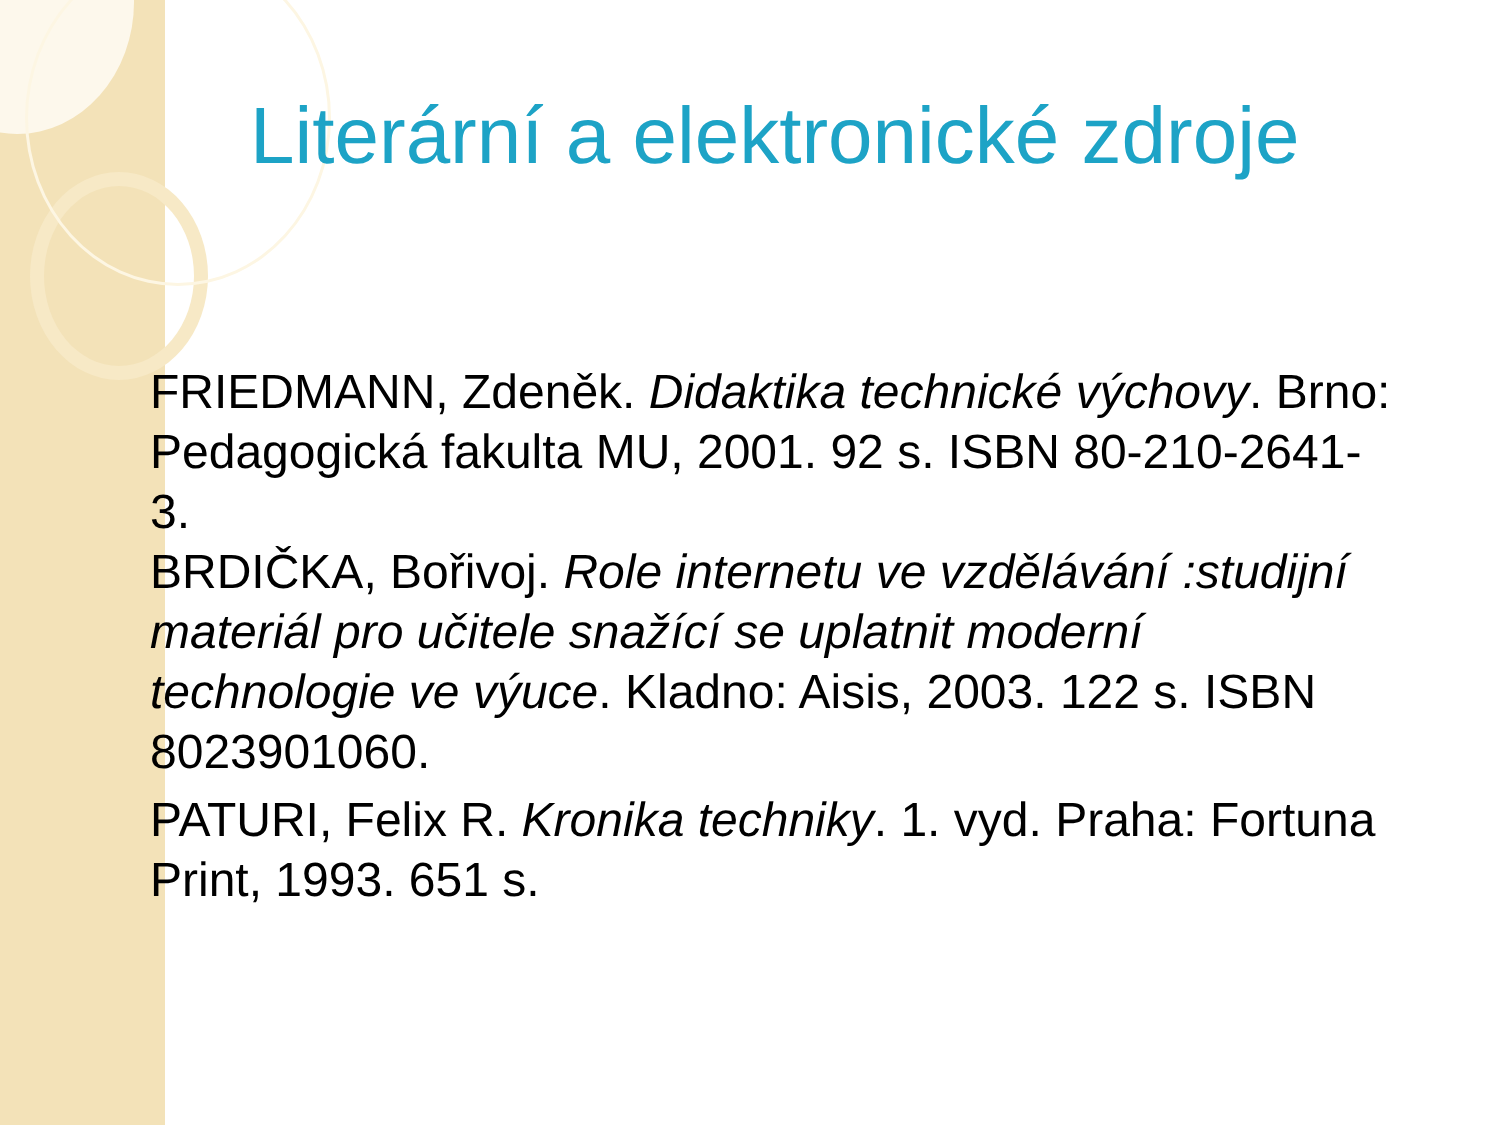Literární a elektronické zdroje
FRIEDMANN, Zdeněk. Didaktika technické výchovy. Brno: Pedagogická fakulta MU, 2001. 92 s. ISBN 80-210-2641-3.
BRDIČKA, Bořivoj. Role internetu ve vzdělávání :studijní materiál pro učitele snažící se uplatnit moderní technologie ve výuce. Kladno: Aisis, 2003. 122 s. ISBN 8023901060.
PATURI, Felix R. Kronika techniky. 1. vyd. Praha: Fortuna Print, 1993. 651 s.